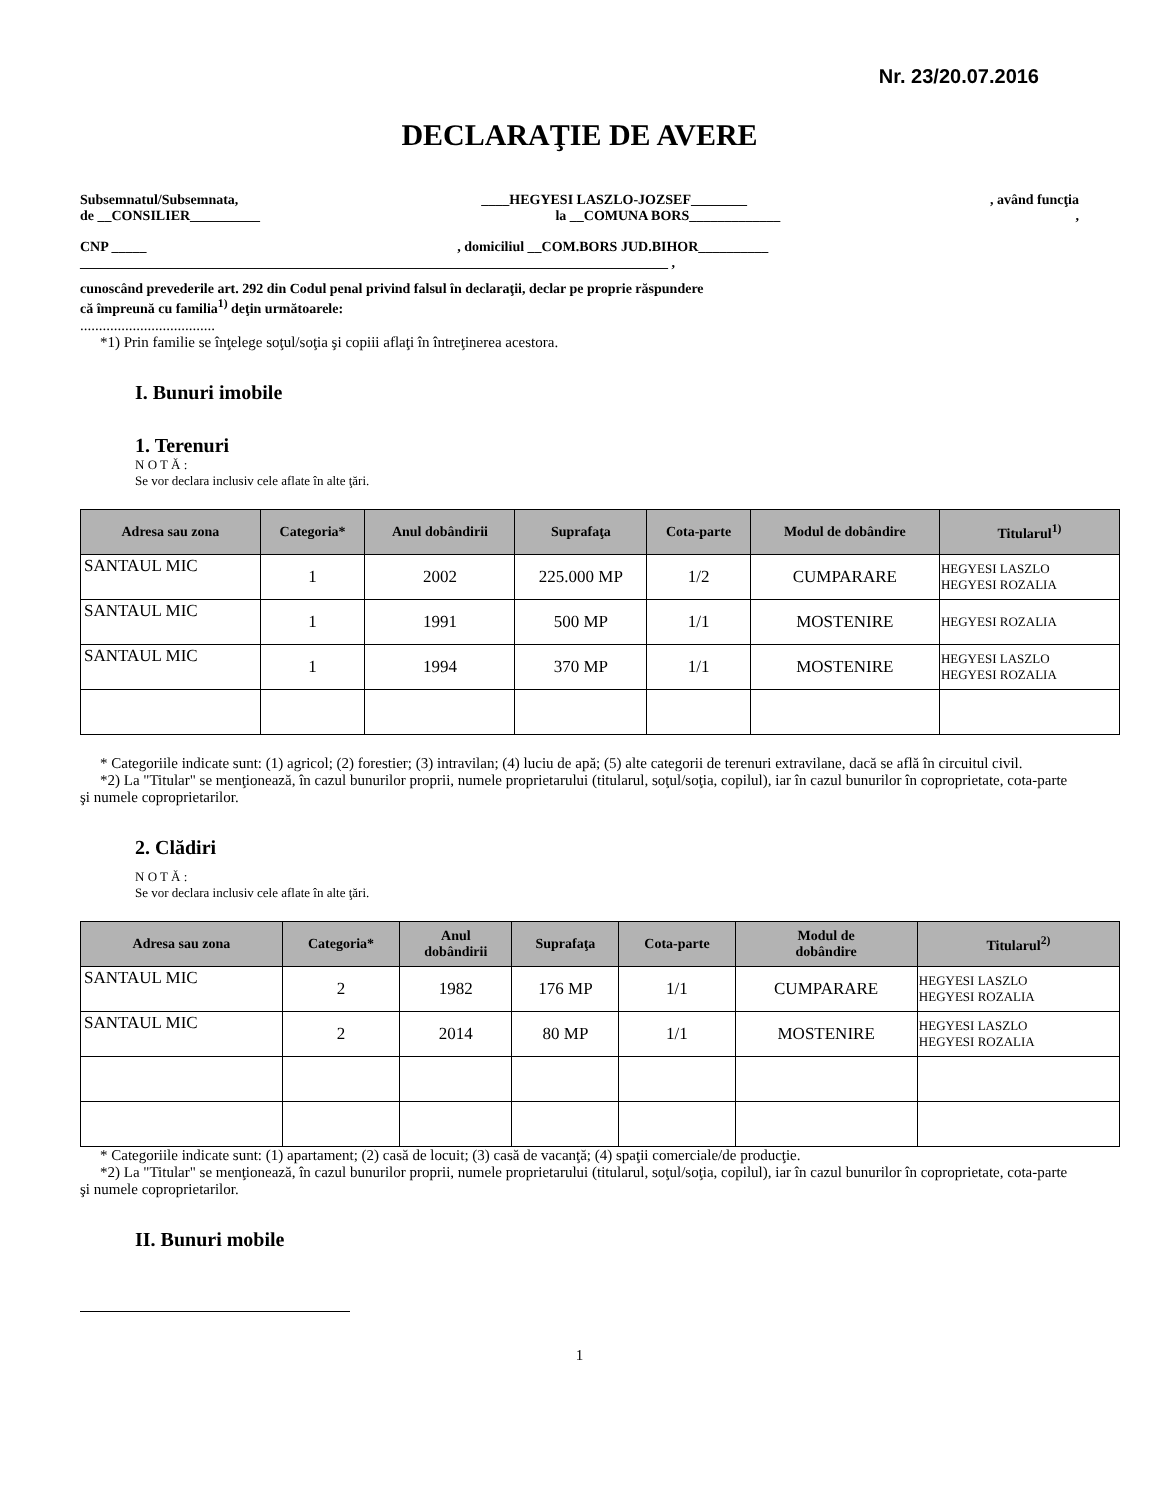Nr. 23/20.07.2016
DECLARAŢIE DE AVERE
Subsemnatul/Subsemnata, ____HEGYESI LASZLO-JOZSEF________, având funcţia
de __CONSILIER__________ la __COMUNA BORS_____________,
CNP _____, domiciliul __COM.BORS JUD.BIHOR__________
____________________________________________________________________________________ ,
cunoscând prevederile art. 292 din Codul penal privind falsul în declaraţii, declar pe proprie răspundere
că împreună cu familia<sup>1)</sup> deţin următoarele:
....................................
*1) Prin familie se înţelege soţul/soţia şi copiii aflaţi în întreţinerea acestora.
I. Bunuri imobile
1. Terenuri
N O T Ă :
Se vor declara inclusiv cele aflate în alte ţări.
| Adresa sau zona | Categoria* | Anul dobândirii | Suprafaţa | Cota-parte | Modul de dobândire | Titularul<sup>1)</sup> |
| --- | --- | --- | --- | --- | --- | --- |
| SANTAUL MIC | 1 | 2002 | 225.000 MP | 1/2 | CUMPARARE | HEGYESI LASZLO HEGYESI ROZALIA |
| SANTAUL MIC | 1 | 1991 | 500 MP | 1/1 | MOSTENIRE | HEGYESI ROZALIA |
| SANTAUL MIC | 1 | 1994 | 370 MP | 1/1 | MOSTENIRE | HEGYESI LASZLO HEGYESI ROZALIA |
* Categoriile indicate sunt: (1) agricol; (2) forestier; (3) intravilan; (4) luciu de apă; (5) alte categorii de terenuri extravilane, dacă se află în circuitul civil.
*2) La "Titular" se menţionează, în cazul bunurilor proprii, numele proprietarului (titularul, soţul/soţia, copilul), iar în cazul bunurilor în coproprietate, cota-parte şi numele coproprietarilor.
2. Clădiri
N O T Ă :
Se vor declara inclusiv cele aflate în alte ţări.
| Adresa sau zona | Categoria* | Anul dobândirii | Suprafaţa | Cota-parte | Modul de dobândire | Titularul<sup>2)</sup> |
| --- | --- | --- | --- | --- | --- | --- |
| SANTAUL MIC | 2 | 1982 | 176 MP | 1/1 | CUMPARARE | HEGYESI LASZLO HEGYESI ROZALIA |
| SANTAUL MIC | 2 | 2014 | 80 MP | 1/1 | MOSTENIRE | HEGYESI LASZLO HEGYESI ROZALIA |
* Categoriile indicate sunt: (1) apartament; (2) casă de locuit; (3) casă de vacanţă; (4) spaţii comerciale/de producţie.
*2) La "Titular" se menţionează, în cazul bunurilor proprii, numele proprietarului (titularul, soţul/soţia, copilul), iar în cazul bunurilor în coproprietate, cota-parte şi numele coproprietarilor.
II. Bunuri mobile
1